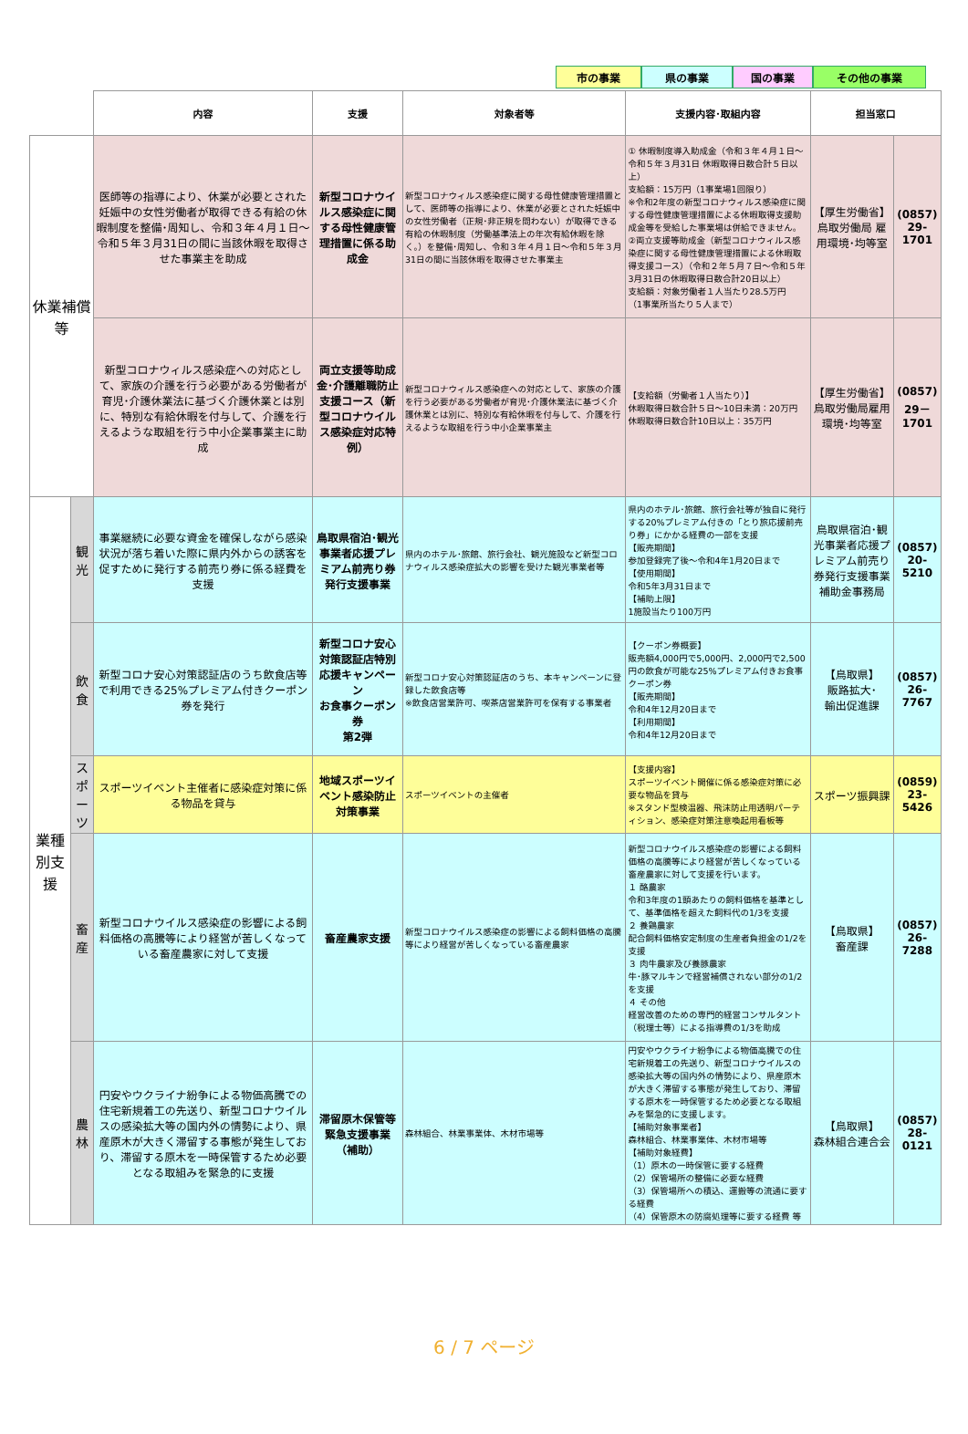市の事業 県の事業 国の事業 その他の事業
| | | 内容 | 支援 | 対象者等 | 支援内容･取組内容 | 担当窓口 | |
| --- | --- | --- | --- | --- | --- | --- | --- |
| 休業補償等 | | 医師等の指導により、休業が必要とされた妊娠中の女性労働者が取得できる有給の休暇制度を整備･周知し、令和３年４月１日～令和５年３月31日の間に当該休暇を取得させた事業主を助成 | 新型コロナウイルス感染症に関する母性健康管理措置に係る助成金 | 新型コロナウィルス感染症に関する母性健康管理措置として、医師等の指導により、休業が必要とされた妊娠中の女性労働者（正規･非正規を問わない）が取得できる有給の休暇制度（労働基準法上の年次有給休暇を除く。）を整備･周知し、令和３年４月１日～令和５年３月31日の間に当該休暇を取得させた事業主 | ① 休暇制度導入助成金（令和３年４月１日～令和５年３月31日 休暇取得日数合計５日以上） 支給額：15万円（1事業場1回限り） ※令和2年度の新型コロナウィルス感染症に関する母性健康管理措置による休暇取得支援助成金等を受給した事業場は併給できません。 ②両立支援等助成金（新型コロナウィルス感染症に関する母性健康管理措置による休暇取得支援コース）（令和２年５月７日～令和５年3月31日の休暇取得日数合計20日以上） 支給額：対象労働者１人当たり28.5万円 （1事業所当たり５人まで） | 【厚生労働省】鳥取労働局 雇用環境･均等室 | (0857) 29-1701 |
| | | 新型コロナウィルス感染症への対応として、家族の介護を行う必要がある労働者が育児･介護休業法に基づく介護休業とは別に、特別な有給休暇を付与して、介護を行えるような取組を行う中小企業事業主に助成 | 両立支援等助成金･介護離職防止支援コース（新型コロナウイルス感染症対応特例） | 新型コロナウィルス感染症への対応として、家族の介護を行う必要がある労働者が育児･介護休業法に基づく介護休業とは別に、特別な有給休暇を付与して、介護を行えるような取組を行う中小企業事業主 | 【支給額（労働者１人当たり）】 休暇取得日数合計５日～10日未満：20万円 休暇取得日数合計10日以上：35万円 | 【厚生労働省】鳥取労働局雇用環境･均等室 | (0857) 29－1701 |
| 業種別支援 | 観光 | 事業継続に必要な資金を確保しながら感染状況が落ち着いた際に県内外からの誘客を促すために発行する前売り券に係る経費を支援 | 鳥取県宿泊･観光事業者応援プレミアム前売り券発行支援事業 | 県内のホテル･旅館、旅行会社、観光施設など新型コロナウィルス感染症拡大の影響を受けた観光事業者等 | 県内のホテル･旅館、旅行会社等が独自に発行する20%プレミアム付きの「とり旅応援前売り券」にかかる経費の一部を支援 【販売期間】 参加登録完了後～令和4年1月20日まで 【使用期間】 令和5年3月31日まで 【補助上限】 1施設当たり100万円 | 鳥取県宿泊･観光事業者応援プレミアム前売り券発行支援事業補助金事務局 | (0857) 20-5210 |
| | 飲食 | 新型コロナ安心対策認証店のうち飲食店等で利用できる25%プレミアム付きクーポン券を発行 | 新型コロナ安心対策認証店特別応援キャンペーン お食事クーポン券 第2弾 | 新型コロナ安心対策認証店のうち、本キャンペーンに登録した飲食店等 ※飲食店営業許可、喫茶店営業許可を保有する事業者 | 【クーポン券概要】 販売額4,000円で5,000円、2,000円で2,500円の飲食が可能な25%プレミアム付きお食事クーポン券 【販売期間】 令和4年12月20日まで 【利用期間】 令和4年12月20日まで | 【鳥取県】 販路拡大･ 輸出促進課 | (0857) 26-7767 |
| | スポーツ | スポーツイベント主催者に感染症対策に係る物品を貸与 | 地域スポーツイベント感染防止対策事業 | スポーツイベントの主催者 | 【支援内容】 スポーツイベント開催に係る感染症対策に必要な物品を貸与 ※スタンド型検温器、飛沫防止用透明パーティション、感染症対策注意喚起用看板等 | スポーツ振興課 | (0859) 23-5426 |
| | 畜産 | 新型コロナウイルス感染症の影響による飼料価格の高騰等により経営が苦しくなっている畜産農家に対して支援 | 畜産農家支援 | 新型コロナウイルス感染症の影響による飼料価格の高騰等により経営が苦しくなっている畜産農家 | 新型コロナウイルス感染症の影響による飼料価格の高騰等により経営が苦しくなっている畜産農家に対して支援を行います。 １ 酪農家 令和3年度の1頭あたりの飼料価格を基準として、基準価格を超えた飼料代の1/3を支援 ２ 養鶏農家 配合飼料価格安定制度の生産者負担金の1/2を支援 ３ 肉牛農家及び養豚農家 牛･豚マルキンで経営補償されない部分の1/2を支援 ４ その他 経営改善のための専門的経営コンサルタント（税理士等）による指導費の1/3を助成 | 【鳥取県】 畜産課 | (0857) 26-7288 |
| | 農林 | 円安やウクライナ紛争による物価高騰での住宅新規着工の先送り、新型コロナウイルスの感染拡大等の国内外の情勢により、県産原木が大きく滞留する事態が発生しており、滞留する原木を一時保管するため必要となる取組みを緊急的に支援 | 滞留原木保管等緊急支援事業（補助） | 森林組合、林業事業体、木材市場等 | 円安やウクライナ紛争による物価高騰での住宅新規着工の先送り、新型コロナウイルスの感染拡大等の国内外の情勢により、県産原木が大きく滞留する事態が発生しており、滞留する原木を一時保管するため必要となる取組みを緊急的に支援します。 【補助対象事業者】 森林組合、林業事業体、木材市場等 【補助対象経費】 （1）原木の一時保管に要する経費 （2）保管場所の整備に必要な経費 （3）保管場所への積込、運搬等の流通に要する経費 （4）保管原木の防腐処理等に要する経費 等 | 【鳥取県】 森林組合連合会 | (0857) 28-0121 |
6 / 7 ページ